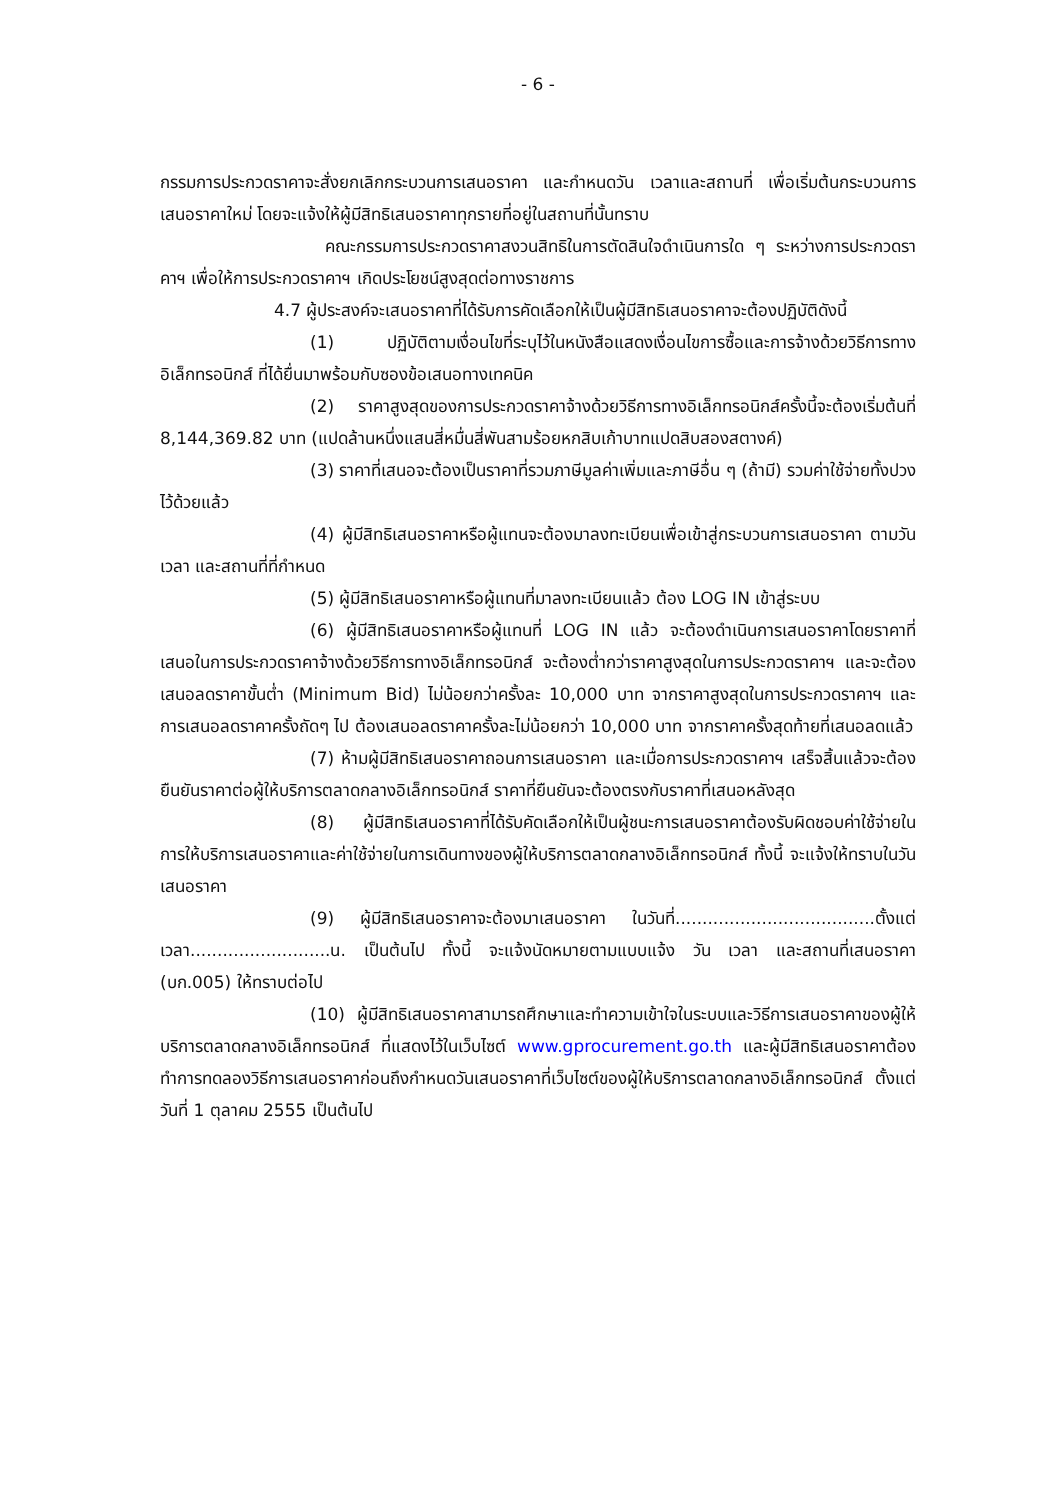- 6 -
กรรมการประกวดราคาจะสั่งยกเลิกกระบวนการเสนอราคา และกำหนดวัน เวลาและสถานที่ เพื่อเริ่มต้นกระบวนการเสนอราคาใหม่ โดยจะแจ้งให้ผู้มีสิทธิเสนอราคาทุกรายที่อยู่ในสถานที่นั้นทราบ
คณะกรรมการประกวดราคาสงวนสิทธิในการตัดสินใจดำเนินการใด ๆ ระหว่างการประกวดราคาฯ เพื่อให้การประกวดราคาฯ เกิดประโยชน์สูงสุดต่อทางราชการ
4.7 ผู้ประสงค์จะเสนอราคาที่ได้รับการคัดเลือกให้เป็นผู้มีสิทธิเสนอราคาจะต้องปฏิบัติดังนี้
(1) ปฏิบัติตามเงื่อนไขที่ระบุไว้ในหนังสือแสดงเงื่อนไขการซื้อและการจ้างด้วยวิธีการทางอิเล็กทรอนิกส์ ที่ได้ยื่นมาพร้อมกับซองข้อเสนอทางเทคนิค
(2) ราคาสูงสุดของการประกวดราคาจ้างด้วยวิธีการทางอิเล็กทรอนิกส์ครั้งนี้จะต้องเริ่มต้นที่ 8,144,369.82 บาท (แปดล้านหนึ่งแสนสี่หมื่นสี่พันสามร้อยหกสิบเก้าบาทแปดสิบสองสตางค์)
(3) ราคาที่เสนอจะต้องเป็นราคาที่รวมภาษีมูลค่าเพิ่มและภาษีอื่น ๆ (ถ้ามี) รวมค่าใช้จ่ายทั้งปวงไว้ด้วยแล้ว
(4) ผู้มีสิทธิเสนอราคาหรือผู้แทนจะต้องมาลงทะเบียนเพื่อเข้าสู่กระบวนการเสนอราคา ตามวัน เวลา และสถานที่ที่กำหนด
(5) ผู้มีสิทธิเสนอราคาหรือผู้แทนที่มาลงทะเบียนแล้ว ต้อง LOG IN เข้าสู่ระบบ
(6) ผู้มีสิทธิเสนอราคาหรือผู้แทนที่ LOG IN แล้ว จะต้องดำเนินการเสนอราคาโดยราคาที่เสนอในการประกวดราคาจ้างด้วยวิธีการทางอิเล็กทรอนิกส์ จะต้องต่ำกว่าราคาสูงสุดในการประกวดราคาฯ และจะต้องเสนอลดราคาขั้นต่ำ (Minimum Bid) ไม่น้อยกว่าครั้งละ 10,000 บาท จากราคาสูงสุดในการประกวดราคาฯ และการเสนอลดราคาครั้งถัดๆ ไป ต้องเสนอลดราคาครั้งละไม่น้อยกว่า 10,000 บาท จากราคาครั้งสุดท้ายที่เสนอลดแล้ว
(7) ห้ามผู้มีสิทธิเสนอราคาถอนการเสนอราคา และเมื่อการประกวดราคาฯ เสร็จสิ้นแล้วจะต้องยืนยันราคาต่อผู้ให้บริการตลาดกลางอิเล็กทรอนิกส์ ราคาที่ยืนยันจะต้องตรงกับราคาที่เสนอหลังสุด
(8) ผู้มีสิทธิเสนอราคาที่ได้รับคัดเลือกให้เป็นผู้ชนะการเสนอราคาต้องรับผิดชอบค่าใช้จ่ายในการให้บริการเสนอราคาและค่าใช้จ่ายในการเดินทางของผู้ให้บริการตลาดกลางอิเล็กทรอนิกส์ ทั้งนี้ จะแจ้งให้ทราบในวันเสนอราคา
(9) ผู้มีสิทธิเสนอราคาจะต้องมาเสนอราคา ในวันที่.....................................ตั้งแต่เวลา..........................น. เป็นต้นไป ทั้งนี้ จะแจ้งนัดหมายตามแบบแจ้ง วัน เวลา และสถานที่เสนอราคา (บก.005) ให้ทราบต่อไป
(10) ผู้มีสิทธิเสนอราคาสามารถศึกษาและทำความเข้าใจในระบบและวิธีการเสนอราคาของผู้ให้บริการตลาดกลางอิเล็กทรอนิกส์ ที่แสดงไว้ในเว็บไซต์ www.gprocurement.go.th และผู้มีสิทธิเสนอราคาต้องทำการทดลองวิธีการเสนอราคาก่อนถึงกำหนดวันเสนอราคาที่เว็บไซต์ของผู้ให้บริการตลาดกลางอิเล็กทรอนิกส์ ตั้งแต่วันที่ 1 ตุลาคม 2555 เป็นต้นไป